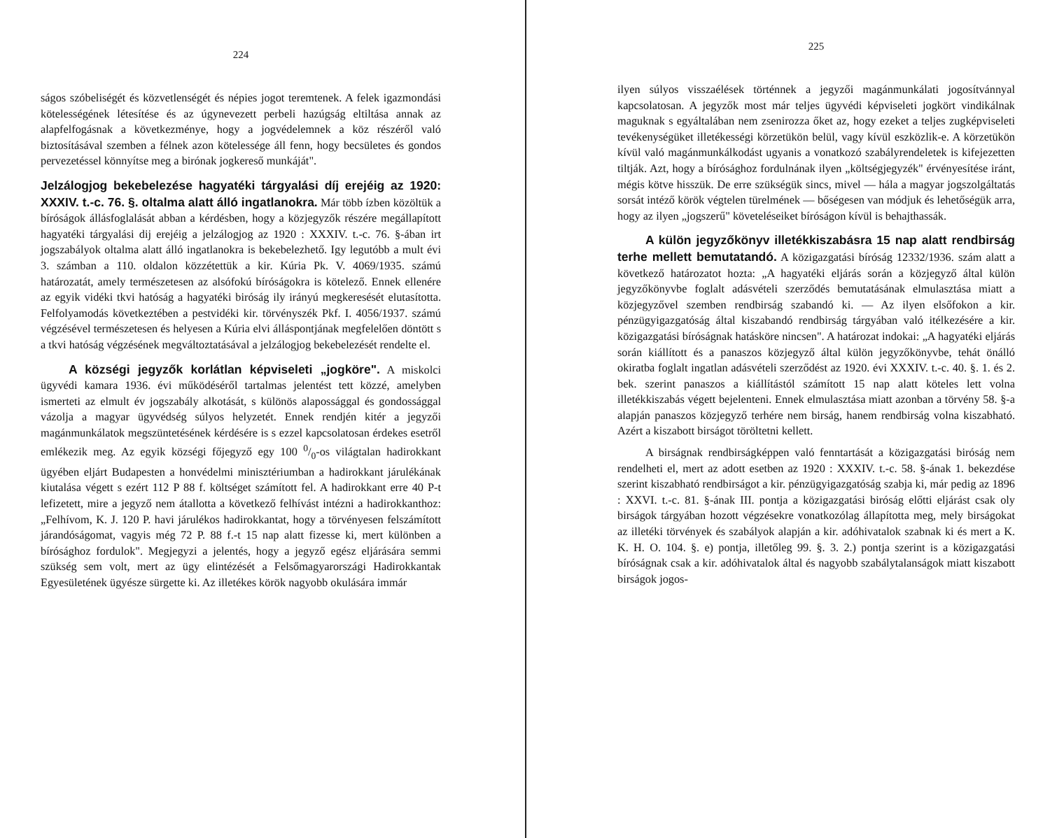224
ságos szóbeliségét és közvetlenségét és népies jogot teremtenek. A felek igazmondási kötelességének létesítése és az úgynevezett perbeli hazúgság eltiltása annak az alapfelfogásnak a következménye, hogy a jogvédelemnek a köz részéről való biztosításával szemben a félnek azon kötelessége áll fenn, hogy becsületes és gondos pervezetéssel könnyítse meg a birónak jogkereső munkáját".
Jelzálogjog bekebelezése hagyatéki tárgyalási díj erejéig az 1920: XXXIV. t.-c. 76. §. oltalma alatt álló ingatlanokra. Már több ízben közöltük a bíróságok állásfoglalását abban a kérdésben, hogy a közjegyzők részére megállapított hagyatéki tárgyalási dij erejéig a jelzálogjog az 1920 : XXXIV. t.-c. 76. §-ában irt jogszabályok oltalma alatt álló ingatlanokra is bekebelezhető. Igy legutóbb a mult évi 3. számban a 110. oldalon közzétettük a kir. Kúria Pk. V. 4069/1935. számú határozatát, amely természetesen az alsófokú bíróságokra is kötelező. Ennek ellenére az egyik vidéki tkvi hatóság a hagyatéki biróság ily irányú megkeresését elutasította. Felfolyamodás következtében a pestvidéki kir. törvényszék Pkf. I. 4056/1937. számú végzésével természetesen és helyesen a Kúria elvi álláspontjának megfelelően döntött s a tkvi hatóság végzésének megváltoztatásával a jelzálogjog bekebelezését rendelte el.
A községi jegyzők korlátlan képviseleti „jogköre". A miskolci ügyvédi kamara 1936. évi működéséről tartalmas jelentést tett közzé, amelyben ismerteti az elmult év jogszabály alkotását, s különös alapossággal és gondossággal vázolja a magyar ügyvédség súlyos helyzetét. Ennek rendjén kitér a jegyzői magánmunkálatok megszüntetésének kérdésére is s ezzel kapcsolatosan érdekes esetről emlékezik meg. Az egyik községi főjegyző egy 100 0/0-os világtalan hadirokkant ügyében eljárt Budapesten a honvédelmi minisztériumban a hadirokkant járulékának kiutalása végett s ezért 112 P 88 f. költséget számított fel. A hadirokkant erre 40 P-t lefizetett, mire a jegyző nem átallotta a következő felhívást intézni a hadirokkanthoz: „Felhívom, K. J. 120 P. havi járulékos hadirokkantat, hogy a törvényesen felszámított járandóságomat, vagyis még 72 P. 88 f.-t 15 nap alatt fizesse ki, mert különben a bírósághoz fordulok". Megjegyzi a jelentés, hogy a jegyző egész eljárására semmi szükség sem volt, mert az ügy elintézését a Felsőmagyarországi Hadirokkantak Egyesületének ügyésze sürgette ki. Az illetékes körök nagyobb okulására immár
225
ilyen súlyos visszaélések történnek a jegyzői magánmunkálati jogosítvánnyal kapcsolatosan. A jegyzők most már teljes ügyvédi képviseleti jogkört vindikálnak maguknak s egyáltalában nem zsenirozza őket az, hogy ezeket a teljes zugképviseleti tevékenységüket illetékességi körzetükön belül, vagy kívül eszközlik-e. A körzetükön kívül való magánmunkálkodást ugyanis a vonatkozó szabályrendeletek is kifejezetten tiltják. Azt, hogy a bírósághoz fordulnának ilyen „költségjegyzék" érvényesítése iránt, mégis kötve hisszük. De erre szükségük sincs, mivel — hála a magyar jogszolgáltatás sorsát intéző körök végtelen türelmének — bőségesen van módjuk és lehetőségük arra, hogy az ilyen „jogszerű" követeléseiket bíróságon kívül is behajthassák.
A külön jegyzőkönyv illetékkiszabásra 15 nap alatt rendbirság terhe mellett bemutatandó. A közigazgatási bíróság 12332/1936. szám alatt a következő határozatot hozta: „A hagyatéki eljárás során a közjegyző által külön jegyzőkönyvbe foglalt adásvételi szerződés bemutatásának elmulasztása miatt a közjegyzővel szemben rendbirság szabandó ki. — Az ilyen elsőfokon a kir. pénzügyigazgatóság által kiszabandó rendbirság tárgyában való itélkezésére a kir. közigazgatási bíróságnak hatásköre nincsen". A határozat indokai: „A hagyatéki eljárás során kiállított és a panaszos közjegyző által külön jegyzőkönyvbe, tehát önálló okiratba foglalt ingatlan adásvételi szerződést az 1920. évi XXXIV. t.-c. 40. §. 1. és 2. bek. szerint panaszos a kiállítástól számított 15 nap alatt köteles lett volna illetékkiszabás végett bejelenteni. Ennek elmulasztása miatt azonban a törvény 58. §-a alapján panaszos közjegyző terhére nem birság, hanem rendbirság volna kiszabható. Azért a kiszabott birságot töröltetni kellett.
A birságnak rendbirságképpen való fenntartását a közigazgatási biróság nem rendelheti el, mert az adott esetben az 1920 : XXXIV. t.-c. 58. §-ának 1. bekezdése szerint kiszabható rendbirságot a kir. pénzügyigazgatóság szabja ki, már pedig az 1896 : XXVI. t.-c. 81. §-ának III. pontja a közigazgatási biróság előtti eljárást csak oly birságok tárgyában hozott végzésekre vonatkozólag állapította meg, mely birságokat az illetéki törvények és szabályok alapján a kir. adóhivatalok szabnak ki és mert a K. K. H. O. 104. §. e) pontja, illetőleg 99. §. 3. 2.) pontja szerint is a közigazgatási bíróságnak csak a kir. adóhivatalok által és nagyobb szabálytalanságok miatt kiszabott birságok jogos-